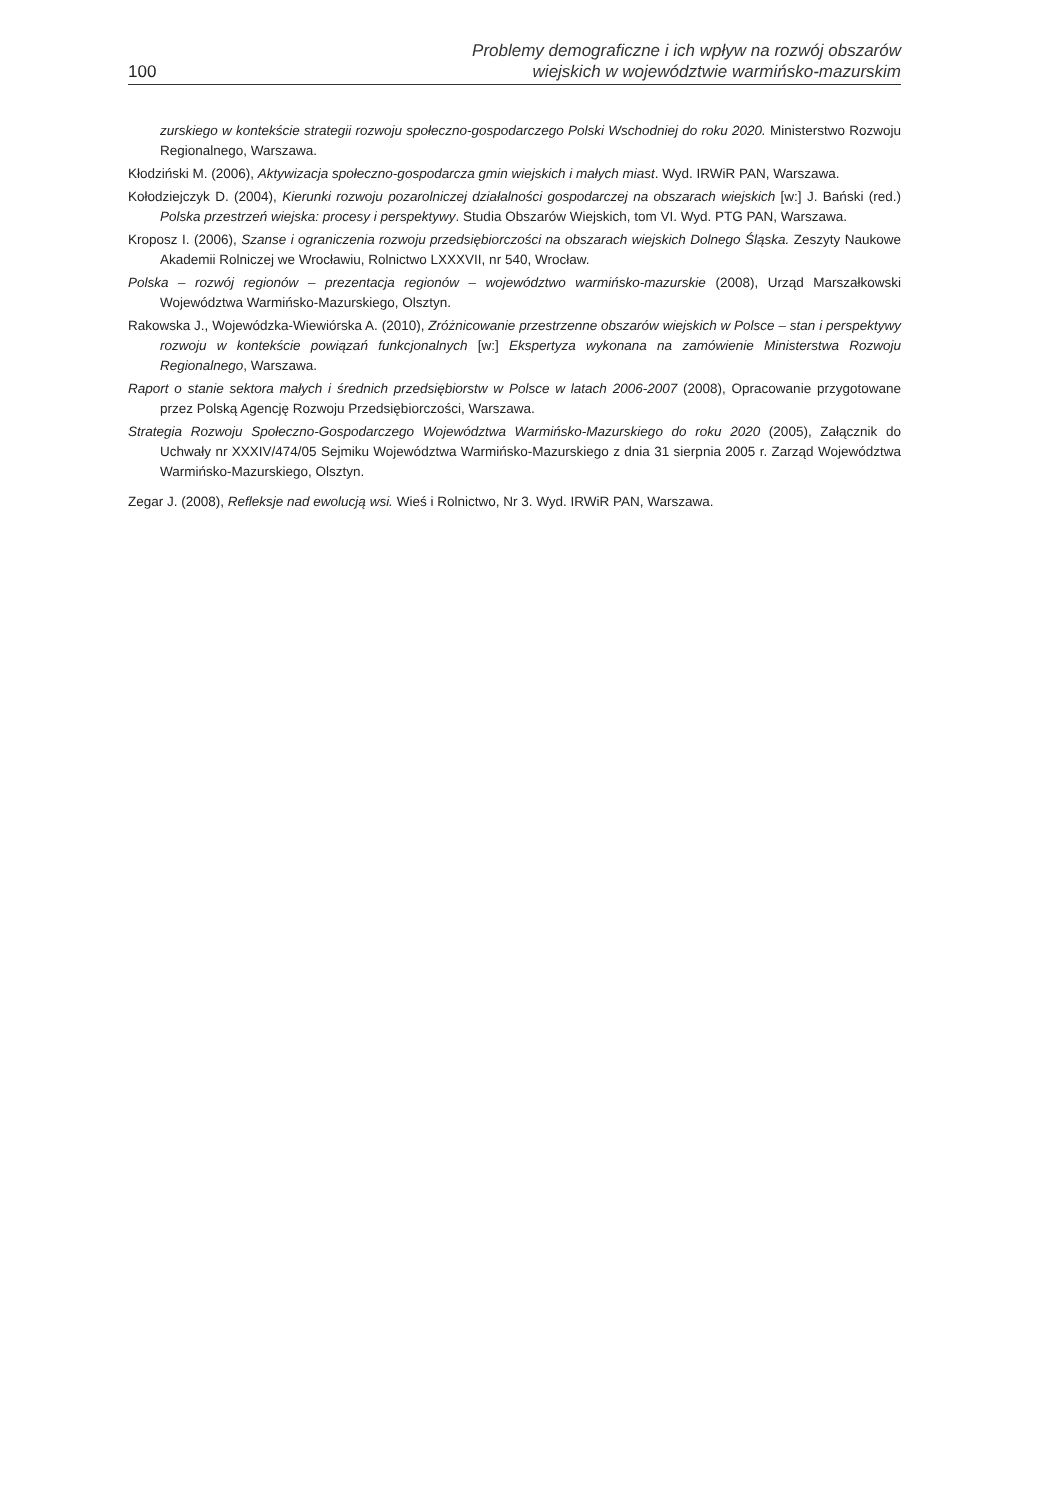100 Problemy demograficzne i ich wpływ na rozwój obszarów
wiejskich w województwie warmińsko-mazurskim
zurskiego w kontekście strategii rozwoju społeczno-gospodarczego Polski Wschodniej do roku 2020. Ministerstwo Rozwoju Regionalnego, Warszawa.
Kłodziński M. (2006), Aktywizacja społeczno-gospodarcza gmin wiejskich i małych miast. Wyd. IRWiR PAN, Warszawa.
Kołodziejczyk D. (2004), Kierunki rozwoju pozarolniczej działalności gospodarczej na obszarach wiejskich [w:] J. Bański (red.) Polska przestrzeń wiejska: procesy i perspektywy. Studia Obszarów Wiejskich, tom VI. Wyd. PTG PAN, Warszawa.
Kroposz I. (2006), Szanse i ograniczenia rozwoju przedsiębiorczości na obszarach wiejskich Dolnego Śląska. Zeszyty Naukowe Akademii Rolniczej we Wrocławiu, Rolnictwo LXXXVII, nr 540, Wrocław.
Polska – rozwój regionów – prezentacja regionów – województwo warmińsko-mazurskie (2008), Urząd Marszałkowski Województwa Warmińsko-Mazurskiego, Olsztyn.
Rakowska J., Wojewódzka-Wiewiórska A. (2010), Zróżnicowanie przestrzenne obszarów wiejskich w Polsce – stan i perspektywy rozwoju w kontekście powiązań funkcjonalnych [w:] Ekspertyza wykonana na zamówienie Ministerstwa Rozwoju Regionalnego, Warszawa.
Raport o stanie sektora małych i średnich przedsiębiorstw w Polsce w latach 2006-2007 (2008), Opracowanie przygotowane przez Polską Agencję Rozwoju Przedsiębiorczości, Warszawa.
Strategia Rozwoju Społeczno-Gospodarczego Województwa Warmińsko-Mazurskiego do roku 2020 (2005), Załącznik do Uchwały nr XXXIV/474/05 Sejmiku Województwa Warmińsko-Mazurskiego z dnia 31 sierpnia 2005 r. Zarząd Województwa Warmińsko-Mazurskiego, Olsztyn.
Zegar J. (2008), Refleksje nad ewolucją wsi. Wieś i Rolnictwo, Nr 3. Wyd. IRWiR PAN, Warszawa.